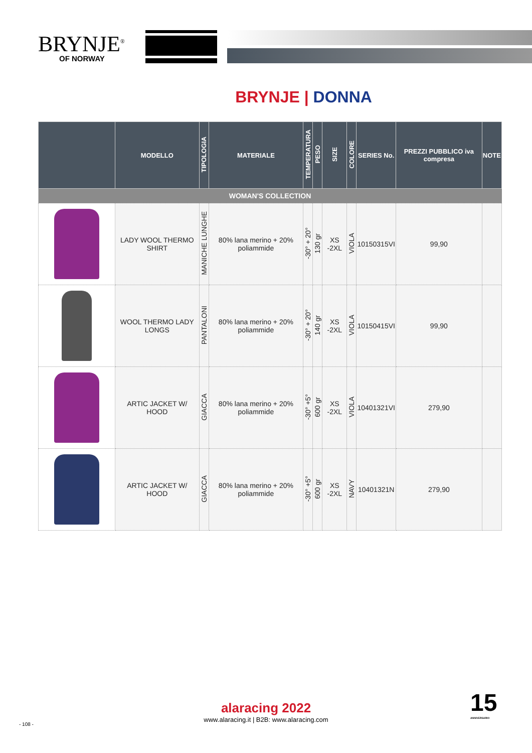BRYNJE<sup>®</sup>
OF NORWAY
BRYNJE | DONNA
| | MODELLO | TIPOLOGIA | MATERIALE | TEMPERATURA | PESO | SIZE | COLORE | SERIES No. | PREZZI PUBBLICO iva compresa | NOTE |
| --- | --- | --- | --- | --- | --- | --- | --- | --- | --- | --- |
| WOMAN'S COLLECTION | | | | | | | | | | |
| | LADY WOOL THERMO SHIRT | MANICHE LUNGHE | 80% lana merino + 20% poliammide | -30° + 20° | 130 gr | XS -2XL | VIOLA | 10150315VI | 99,90 | |
| | WOOL THERMO LADY LONGS | PANTALONI | 80% lana merino + 20% poliammide | -30° + 20° | 140 gr | XS -2XL | VIOLA | 10150415VI | 99,90 | |
| | ARTIC JACKET W/ HOOD | GIACCA | 80% lana merino + 20% poliammide | -30° +5° | 600 gr | XS -2XL | VIOLA | 10401321VI | 279,90 | |
| | ARTIC JACKET W/ HOOD | GIACCA | 80% lana merino + 20% poliammide | -30° +5° | 600 gr | XS -2XL | NAVY | 10401321N | 279,90 | |
alaracing 2022
www.alaracing.it | B2B: www.alaracing.com
15
ANNIVERSARIO
- 108 -